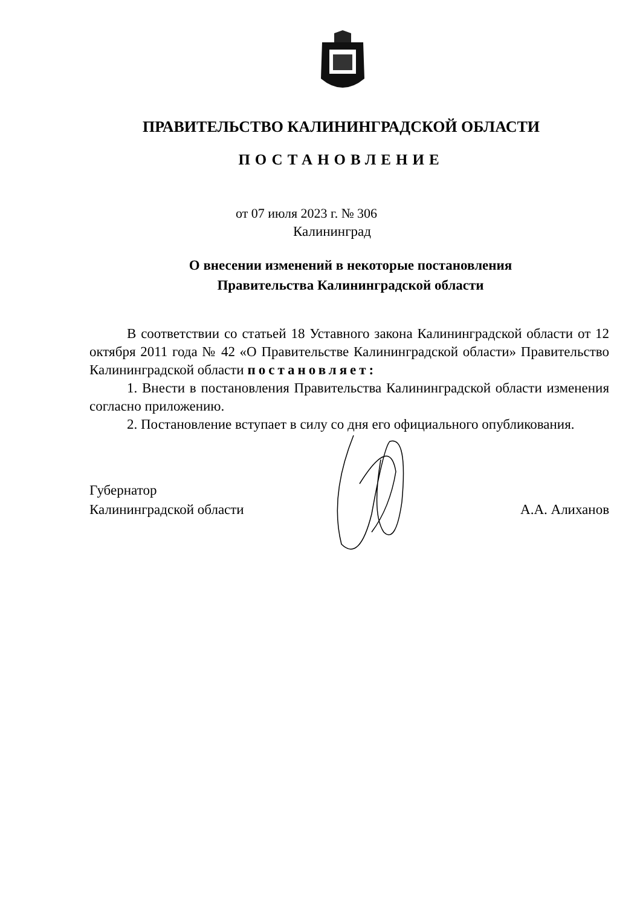ПРАВИТЕЛЬСТВО КАЛИНИНГРАДСКОЙ ОБЛАСТИ
ПОСТАНОВЛЕНИЕ
от 07 июля 2023 г. № 306
Калининград
О внесении изменений в некоторые постановления
Правительства Калининградской области
В соответствии со статьей 18 Уставного закона Калининградской области от 12 октября 2011 года № 42 «О Правительстве Калининградской области» Правительство Калининградской области постановляет:
1. Внести в постановления Правительства Калининградской области изменения согласно приложению.
2. Постановление вступает в силу со дня его официального опубликования.
Губернатор
Калининградской области
А.А. Алиханов